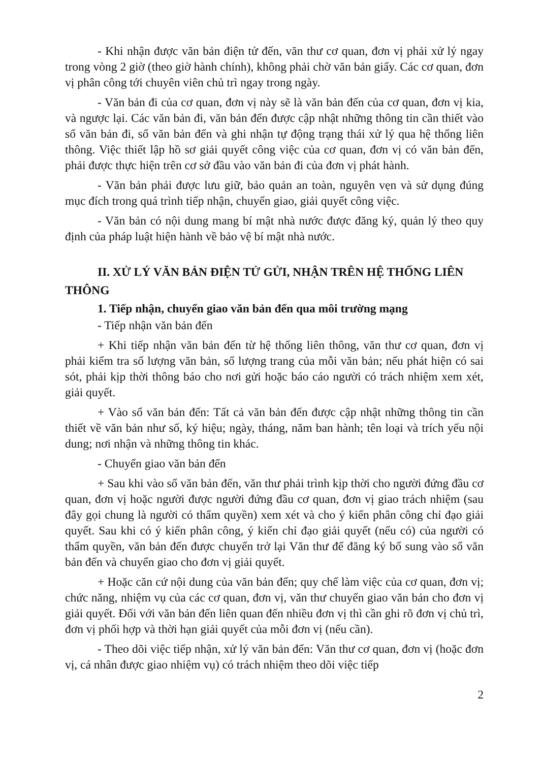- Khi nhận được văn bản điện tử đến, văn thư cơ quan, đơn vị phải xử lý ngay trong vòng 2 giờ (theo giờ hành chính), không phải chờ văn bản giấy. Các cơ quan, đơn vị phân công tới chuyên viên chủ trì ngay trong ngày.
- Văn bản đi của cơ quan, đơn vị này sẽ là văn bản đến của cơ quan, đơn vị kia, và ngược lại. Các văn bản đi, văn bản đến được cập nhật những thông tin cần thiết vào sổ văn bản đi, sổ văn bản đến và ghi nhận tự động trạng thái xử lý qua hệ thống liên thông. Việc thiết lập hồ sơ giải quyết công việc của cơ quan, đơn vị có văn bản đến, phải được thực hiện trên cơ sở đầu vào văn bản đi của đơn vị phát hành.
- Văn bản phải được lưu giữ, bảo quản an toàn, nguyên vẹn và sử dụng đúng mục đích trong quá trình tiếp nhận, chuyển giao, giải quyết công việc.
- Văn bản có nội dung mang bí mật nhà nước được đăng ký, quản lý theo quy định của pháp luật hiện hành về bảo vệ bí mật nhà nước.
II. XỬ LÝ VĂN BẢN ĐIỆN TỬ GỬI, NHẬN TRÊN HỆ THỐNG LIÊN THÔNG
1. Tiếp nhận, chuyển giao văn bản đến qua môi trường mạng
- Tiếp nhận văn bản đến
+ Khi tiếp nhận văn bản đến từ hệ thống liên thông, văn thư cơ quan, đơn vị phải kiểm tra số lượng văn bản, số lượng trang của mỗi văn bản; nếu phát hiện có sai sót, phải kịp thời thông báo cho nơi gửi hoặc báo cáo người có trách nhiệm xem xét, giải quyết.
+ Vào sổ văn bản đến: Tất cả văn bản đến được cập nhật những thông tin cần thiết về văn bản như số, ký hiệu; ngày, tháng, năm ban hành; tên loại và trích yếu nội dung; nơi nhận và những thông tin khác.
- Chuyển giao văn bản đến
+ Sau khi vào sổ văn bản đến, văn thư phải trình kịp thời cho người đứng đầu cơ quan, đơn vị hoặc người được người đứng đầu cơ quan, đơn vị giao trách nhiệm (sau đây gọi chung là người có thẩm quyền) xem xét và cho ý kiến phân công chỉ đạo giải quyết. Sau khi có ý kiến phân công, ý kiến chỉ đạo giải quyết (nếu có) của người có thẩm quyền, văn bản đến được chuyển trở lại Văn thư để đăng ký bổ sung vào sổ văn bản đến và chuyển giao cho đơn vị giải quyết.
+ Hoặc căn cứ nội dung của văn bản đến; quy chế làm việc của cơ quan, đơn vị; chức năng, nhiệm vụ của các cơ quan, đơn vị, văn thư chuyển giao văn bản cho đơn vị giải quyết. Đối với văn bản đến liên quan đến nhiều đơn vị thì cần ghi rõ đơn vị chủ trì, đơn vị phối hợp và thời hạn giải quyết của mỗi đơn vị (nếu cần).
- Theo dõi việc tiếp nhận, xử lý văn bản đến: Văn thư cơ quan, đơn vị (hoặc đơn vị, cá nhân được giao nhiệm vụ) có trách nhiệm theo dõi việc tiếp
2